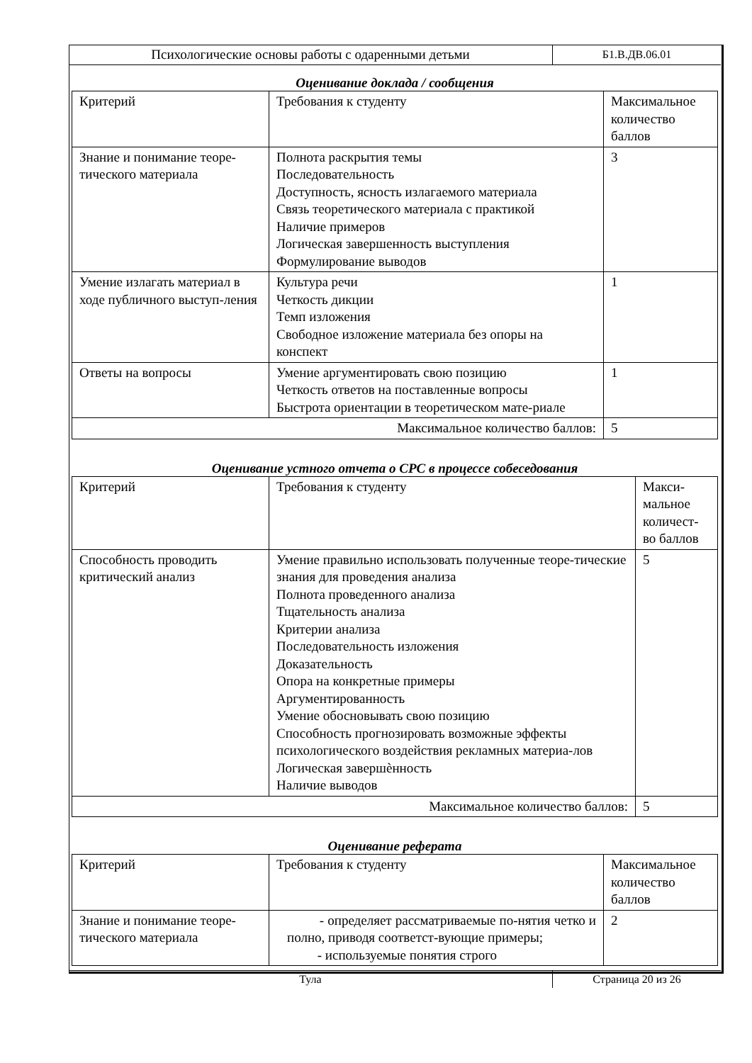| Психологические основы работы с одаренными детьми | Б1.В.ДВ.06.01 |
Оценивание доклада / сообщения
| Критерий | Требования к студенту | Максимальное количество баллов |
| --- | --- | --- |
| Знание и понимание теоре-тического материала | Полнота раскрытия темы Последовательность Доступность, ясность излагаемого материала Связь теоретического материала с практикой Наличие примеров Логическая завершенность выступления Формулирование выводов | 3 |
| Умение излагать материал в ходе публичного выступ-ления | Культура речи Четкость дикции Темп изложения Свободное изложение материала без опоры на конспект | 1 |
| Ответы на вопросы | Умение аргументировать свою позицию Четкость ответов на поставленные вопросы Быстрота ориентации в теоретическом мате-риале | 1 |
| Максимальное количество баллов: | | 5 |
Оценивание устного отчета о СРС в процессе собеседования
| Критерий | Требования к студенту | Макси-мальное количест-во баллов |
| --- | --- | --- |
| Способность проводить критический анализ | Умение правильно использовать полученные теоре-тические знания для проведения анализа Полнота проведенного анализа Тщательность анализа Критерии анализа Последовательность изложения Доказательность Опора на конкретные примеры Аргументированность Умение обосновывать свою позицию Способность прогнозировать возможные эффекты психологического воздействия рекламных материа-лов Логическая завершѐнность Наличие выводов | 5 |
| Максимальное количество баллов: | | 5 |
Оценивание реферата
| Критерий | Требования к студенту | Максимальное количество баллов |
| --- | --- | --- |
| Знание и понимание теоре-тического материала | - определяет рассматриваемые по-нятия четко и полно, приводя соответст-вующие примеры; - используемые понятия строго | 2 |
| Тула | Страница 20 из 26 |